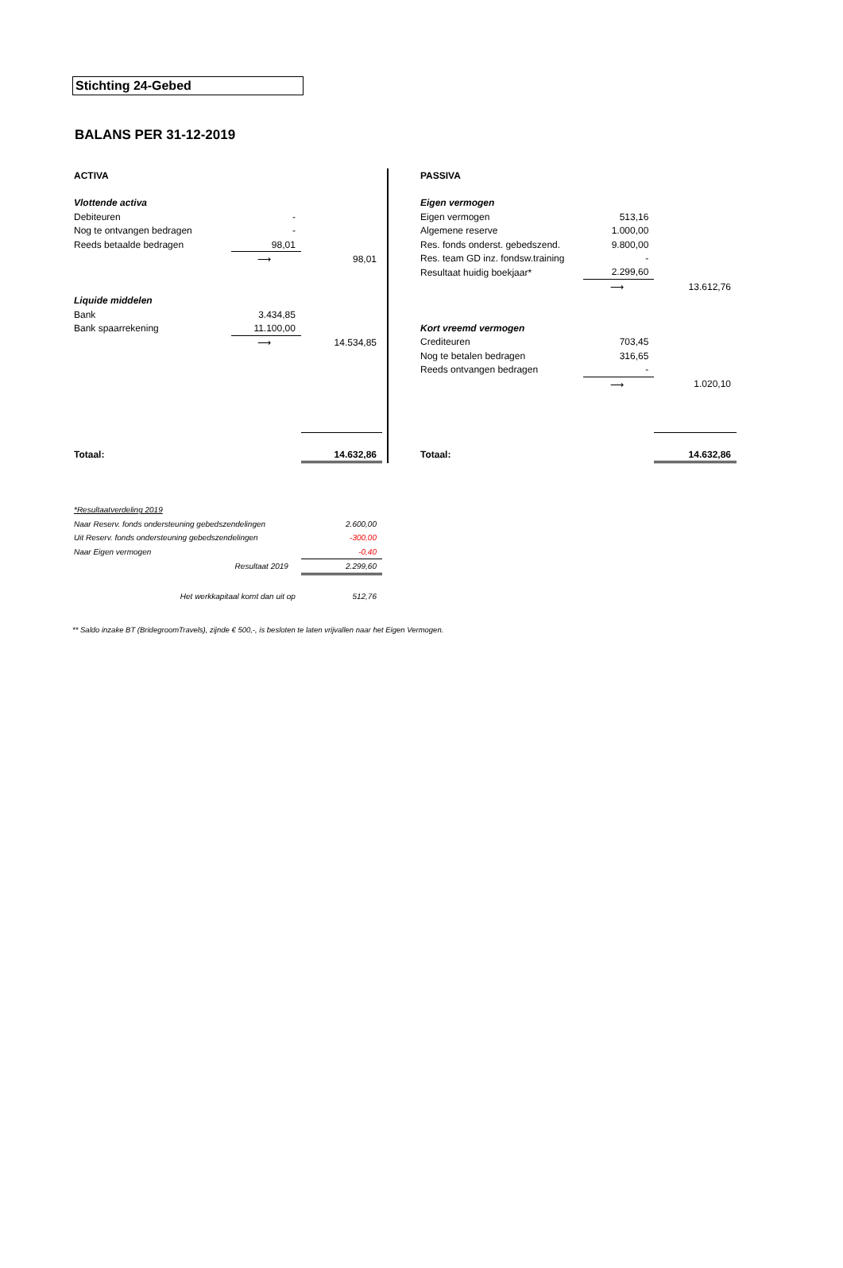Stichting 24-Gebed
BALANS PER 31-12-2019
| ACTIVA | | |
| Vlottende activa | | |
| Debiteuren | - | |
| Nog te ontvangen bedragen | - | |
| Reeds betaalde bedragen | 98,01 | |
| | ⟶ | 98,01 |
| Liquide middelen | | |
| Bank | 3.434,85 | |
| Bank spaarrekening | 11.100,00 | |
| | ⟶ | 14.534,85 |
| Totaal: | | 14.632,86 |
| PASSIVA | | |
| Eigen vermogen | | |
| Eigen vermogen | 513,16 | |
| Algemene reserve | 1.000,00 | |
| Res. fonds onderst. gebedszend. | 9.800,00 | |
| Res. team GD inz. fondsw.training | - | |
| Resultaat huidig boekjaar* | 2.299,60 | |
| | ⟶ | 13.612,76 |
| Kort vreemd vermogen | | |
| Crediteuren | 703,45 | |
| Nog te betalen bedragen | 316,65 | |
| Reeds ontvangen bedragen | - | |
| | ⟶ | 1.020,10 |
| Totaal: | | 14.632,86 |
| *Resultaatverdeling 2019 | |
| Naar Reserv. fonds ondersteuning gebedszendelingen | 2.600,00 |
| Uit Reserv. fonds ondersteuning gebedszendelingen | -300,00 |
| Naar Eigen vermogen | -0,40 |
| Resultaat 2019 | 2.299,60 |
| Het werkkapitaal komt dan uit op | 512,76 |
** Saldo inzake BT (BridegroomTravels), zijnde € 500,-, is besloten te laten vrijvallen naar het Eigen Vermogen.